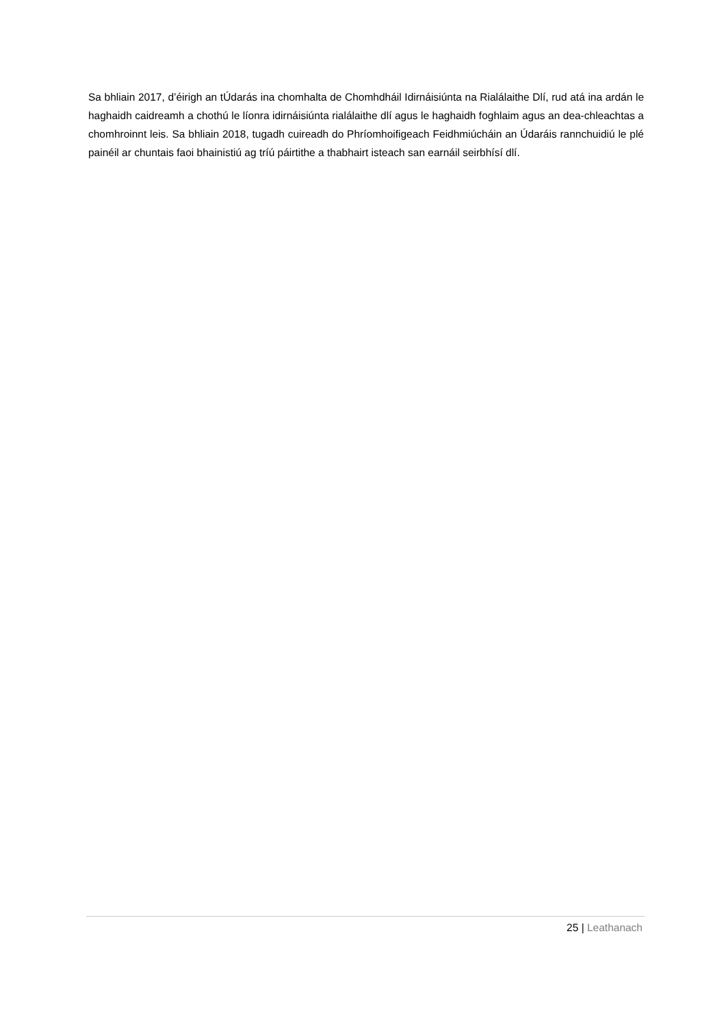Sa bhliain 2017, d’éirigh an tÚdarás ina chomhalta de Chomhdháil Idirnáisiúnta na Rialálaithe Dlí, rud atá ina ardán le haghaidh caidreamh a chothú le líonra idirnáisiúnta rialálaithe dlí agus le haghaidh foghlaim agus an dea-chleachtas a chomhroinnt leis. Sa bhliain 2018, tugadh cuireadh do Phríomhoifigeach Feidhmiúcháin an Údaráis rannchuidiú le plé painéil ar chuntais faoi bhainistiú ag tríú páirtithe a thabhairt isteach san earnáil seirbhísí dlí.
25 | Leathanach